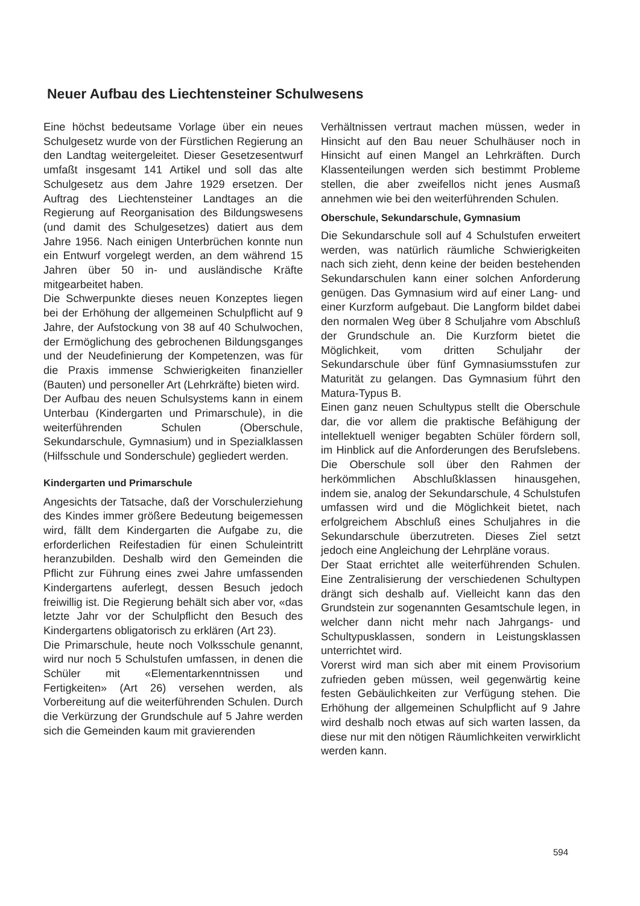Neuer Aufbau des Liechtensteiner Schulwesens
Eine höchst bedeutsame Vorlage über ein neues Schulgesetz wurde von der Fürstlichen Regierung an den Landtag weitergeleitet. Dieser Gesetzesentwurf umfaßt insgesamt 141 Artikel und soll das alte Schulgesetz aus dem Jahre 1929 ersetzen. Der Auftrag des Liechtensteiner Landtages an die Regierung auf Reorganisation des Bildungswesens (und damit des Schulgesetzes) datiert aus dem Jahre 1956. Nach einigen Unterbrüchen konnte nun ein Entwurf vorgelegt werden, an dem während 15 Jahren über 50 in- und ausländische Kräfte mitgearbeitet haben.
Die Schwerpunkte dieses neuen Konzeptes liegen bei der Erhöhung der allgemeinen Schulpflicht auf 9 Jahre, der Aufstockung von 38 auf 40 Schulwochen, der Ermöglichung des gebrochenen Bildungsganges und der Neudefinierung der Kompetenzen, was für die Praxis immense Schwierigkeiten finanzieller (Bauten) und personeller Art (Lehrkräfte) bieten wird.
Der Aufbau des neuen Schulsystems kann in einem Unterbau (Kindergarten und Primarschule), in die weiterführenden Schulen (Oberschule, Sekundarschule, Gymnasium) und in Spezialklassen (Hilfsschule und Sonderschule) gegliedert werden.
Kindergarten und Primarschule
Angesichts der Tatsache, daß der Vorschulerziehung des Kindes immer größere Bedeutung beigemessen wird, fällt dem Kindergarten die Aufgabe zu, die erforderlichen Reifestadien für einen Schuleintritt heranzubilden. Deshalb wird den Gemeinden die Pflicht zur Führung eines zwei Jahre umfassenden Kindergartens auferlegt, dessen Besuch jedoch freiwillig ist. Die Regierung behält sich aber vor, «das letzte Jahr vor der Schulpflicht den Besuch des Kindergartens obligatorisch zu erklären (Art 23).
Die Primarschule, heute noch Volksschule genannt, wird nur noch 5 Schulstufen umfassen, in denen die Schüler mit «Elementarkenntnissen und Fertigkeiten» (Art 26) versehen werden, als Vorbereitung auf die weiterführenden Schulen. Durch die Verkürzung der Grundschule auf 5 Jahre werden sich die Gemeinden kaum mit gravierenden
Verhältnissen vertraut machen müssen, weder in Hinsicht auf den Bau neuer Schulhäuser noch in Hinsicht auf einen Mangel an Lehrkräften. Durch Klassenteilungen werden sich bestimmt Probleme stellen, die aber zweifellos nicht jenes Ausmaß annehmen wie bei den weiterführenden Schulen.
Oberschule, Sekundarschule, Gymnasium
Die Sekundarschule soll auf 4 Schulstufen erweitert werden, was natürlich räumliche Schwierigkeiten nach sich zieht, denn keine der beiden bestehenden Sekundarschulen kann einer solchen Anforderung genügen. Das Gymnasium wird auf einer Lang- und einer Kurzform aufgebaut. Die Langform bildet dabei den normalen Weg über 8 Schuljahre vom Abschluß der Grundschule an. Die Kurzform bietet die Möglichkeit, vom dritten Schuljahr der Sekundarschule über fünf Gymnasiumsstufen zur Maturität zu gelangen. Das Gymnasium führt den Matura-Typus B.
Einen ganz neuen Schultypus stellt die Oberschule dar, die vor allem die praktische Befähigung der intellektuell weniger begabten Schüler fördern soll, im Hinblick auf die Anforderungen des Berufslebens. Die Oberschule soll über den Rahmen der herkömmlichen Abschlußklassen hinausgehen, indem sie, analog der Sekundarschule, 4 Schulstufen umfassen wird und die Möglichkeit bietet, nach erfolgreichem Abschluß eines Schuljahres in die Sekundarschule überzutreten. Dieses Ziel setzt jedoch eine Angleichung der Lehrpläne voraus.
Der Staat errichtet alle weiterführenden Schulen. Eine Zentralisierung der verschiedenen Schultypen drängt sich deshalb auf. Vielleicht kann das den Grundstein zur sogenannten Gesamtschule legen, in welcher dann nicht mehr nach Jahrgangs- und Schultypusklassen, sondern in Leistungsklassen unterrichtet wird.
Vorerst wird man sich aber mit einem Provisorium zufrieden geben müssen, weil gegenwärtig keine festen Gebäulichkeiten zur Verfügung stehen. Die Erhöhung der allgemeinen Schulpflicht auf 9 Jahre wird deshalb noch etwas auf sich warten lassen, da diese nur mit den nötigen Räumlichkeiten verwirklicht werden kann.
594